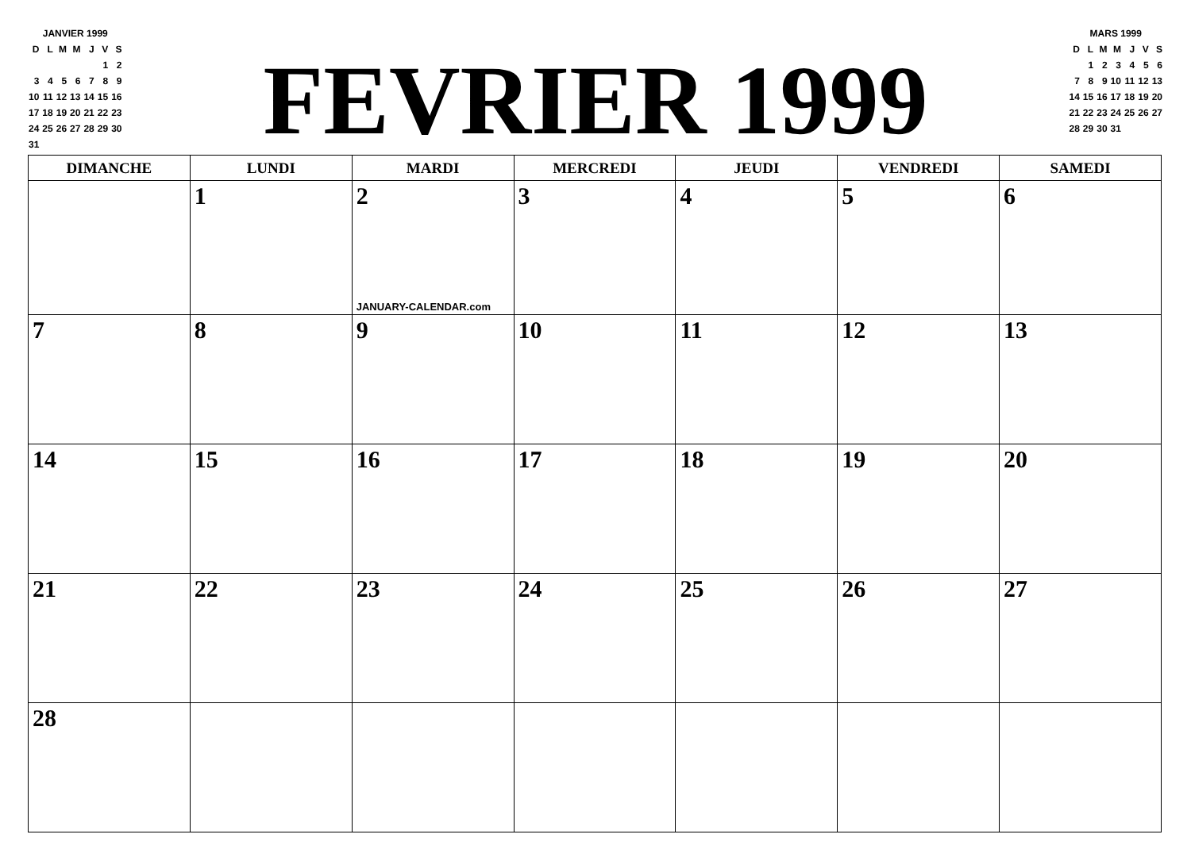JANVIER 1999
| D | L | M | M | J | V | S |
| | | | | | 1 | 2 |
| 3 | 4 | 5 | 6 | 7 | 8 | 9 |
| 10 | 11 | 12 | 13 | 14 | 15 | 16 |
| 17 | 18 | 19 | 20 | 21 | 22 | 23 |
| 24 | 25 | 26 | 27 | 28 | 29 | 30 |
| 31 | | | | | | |
FEVRIER 1999
MARS 1999
| D | L | M | M | J | V | S |
| | 1 | 2 | 3 | 4 | 5 | 6 |
| 7 | 8 | 9 | 10 | 11 | 12 | 13 |
| 14 | 15 | 16 | 17 | 18 | 19 | 20 |
| 21 | 22 | 23 | 24 | 25 | 26 | 27 |
| 28 | 29 | 30 | 31 | | | |
| DIMANCHE | LUNDI | MARDI | MERCREDI | JEUDI | VENDREDI | SAMEDI |
| --- | --- | --- | --- | --- | --- | --- |
| | 1 | 2 JANUARY-CALENDAR.com | 3 | 4 | 5 | 6 |
| 7 | 8 | 9 | 10 | 11 | 12 | 13 |
| 14 | 15 | 16 | 17 | 18 | 19 | 20 |
| 21 | 22 | 23 | 24 | 25 | 26 | 27 |
| 28 | | | | | | |